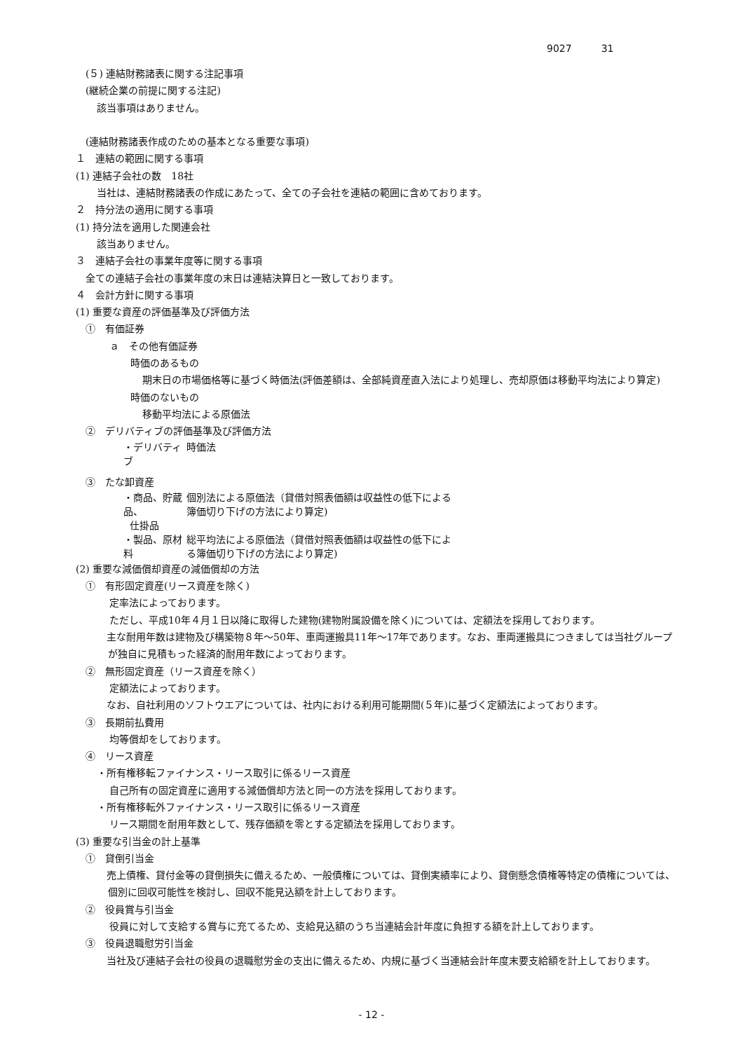9027　　　31
(５) 連結財務諸表に関する注記事項
(継続企業の前提に関する注記)
該当事項はありません。
(連結財務諸表作成のための基本となる重要な事項)
１　連結の範囲に関する事項
(1) 連結子会社の数　18社
当社は、連結財務諸表の作成にあたって、全ての子会社を連結の範囲に含めております。
２　持分法の適用に関する事項
(1) 持分法を適用した関連会社
該当ありません。
３　連結子会社の事業年度等に関する事項
全ての連結子会社の事業年度の末日は連結決算日と一致しております。
４　会計方針に関する事項
(1) 重要な資産の評価基準及び評価方法
①　有価証券
ａ　その他有価証券
時価のあるもの
期末日の市場価格等に基づく時価法(評価差額は、全部純資産直入法により処理し、売却原価は移動平均法により算定)
時価のないもの
移動平均法による原価法
②　デリバティブの評価基準及び評価方法
・デリバティブ 時価法
③　たな卸資産
・商品、貯蔵品、
仕掛品 個別法による原価法（貸借対照表価額は収益性の低下による
簿価切り下げの方法により算定)
・製品、原材料 総平均法による原価法（貸借対照表価額は収益性の低下によ
る簿価切り下げの方法により算定)
(2) 重要な減価償却資産の減価償却の方法
①　有形固定資産(リース資産を除く)
定率法によっております。
ただし、平成10年４月１日以降に取得した建物(建物附属設備を除く)については、定額法を採用しております。
　主な耐用年数は建物及び構築物８年～50年、車両運搬具11年～17年であります。なお、車両運搬具につきましては当社グループが独自に見積もった経済的耐用年数によっております。
②　無形固定資産（リース資産を除く）
定額法によっております。
　なお、自社利用のソフトウエアについては、社内における利用可能期間(５年)に基づく定額法によっております。
③　長期前払費用
均等償却をしております。
④　リース資産
・所有権移転ファイナンス・リース取引に係るリース資産
自己所有の固定資産に適用する減価償却方法と同一の方法を採用しております。
・所有権移転外ファイナンス・リース取引に係るリース資産
リース期間を耐用年数として、残存価額を零とする定額法を採用しております。
(3) 重要な引当金の計上基準
①　貸倒引当金
　売上債権、貸付金等の貸倒損失に備えるため、一般債権については、貸倒実績率により、貸倒懸念債権等特定の債権については、個別に回収可能性を検討し、回収不能見込額を計上しております。
②　役員賞与引当金
役員に対して支給する賞与に充てるため、支給見込額のうち当連結会計年度に負担する額を計上しております。
③　役員退職慰労引当金
　当社及び連結子会社の役員の退職慰労金の支出に備えるため、内規に基づく当連結会計年度末要支給額を計上しております。
- 12 -